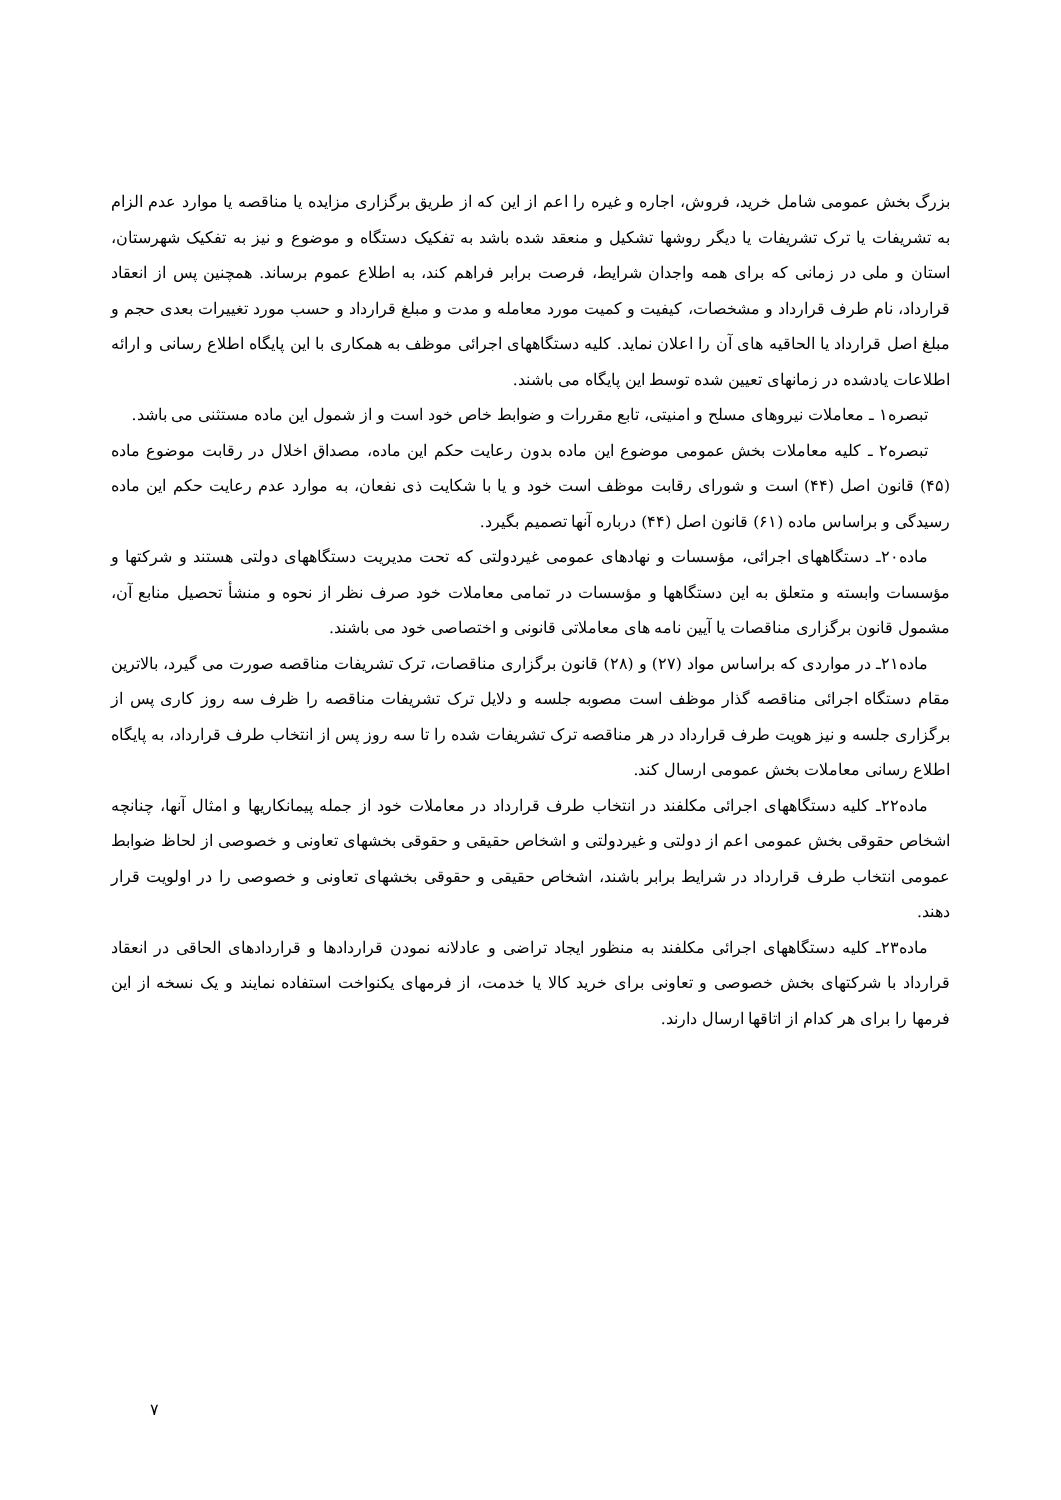بزرگ بخش عمومی شامل خرید، فروش، اجاره و غیره را اعم از این که از طریق برگزاری مزایده یا مناقصه یا موارد عدم الزام به تشریفات یا ترک تشریفات یا دیگر روشها تشکیل و منعقد شده باشد به تفکیک دستگاه و موضوع و نیز به تفکیک شهرستان، استان و ملی در زمانی که برای همه واجدان شرایط، فرصت برابر فراهم کند، به اطلاع عموم برساند. همچنین پس از انعقاد قرارداد، نام طرف قرارداد و مشخصات، کیفیت و کمیت مورد معامله و مدت و مبلغ قرارداد و حسب مورد تغییرات بعدی حجم و مبلغ اصل قرارداد یا الحاقیه های آن را اعلان نماید. کلیه دستگاههای اجرائی موظف به همکاری با این پایگاه اطلاع رسانی و ارائه اطلاعات یادشده در زمانهای تعیین شده توسط این پایگاه می باشند.
تبصره۱ ـ معاملات نیروهای مسلح و امنیتی، تابع مقررات و ضوابط خاص خود است و از شمول این ماده مستثنی می باشد.
تبصره۲ ـ کلیه معاملات بخش عمومی موضوع این ماده بدون رعایت حکم این ماده، مصداق اخلال در رقابت موضوع ماده (۴۵) قانون اصل (۴۴) است و شورای رقابت موظف است خود و یا با شکایت ذی نفعان، به موارد عدم رعایت حکم این ماده رسیدگی و براساس ماده (۶۱) قانون اصل (۴۴) درباره آنها تصمیم بگیرد.
ماده۲۰ـ دستگاههای اجرائی، مؤسسات و نهادهای عمومی غیردولتی که تحت مدیریت دستگاههای دولتی هستند و شرکتها و مؤسسات وابسته و متعلق به این دستگاهها و مؤسسات در تمامی معاملات خود صرف نظر از نحوه و منشأ تحصیل منابع آن، مشمول قانون برگزاری مناقصات یا آیین نامه های معاملاتی قانونی و اختصاصی خود می باشند.
ماده۲۱ـ در مواردی که براساس مواد (۲۷) و (۲۸) قانون برگزاری مناقصات، ترک تشریفات مناقصه صورت می گیرد، بالاترین مقام دستگاه اجرائی مناقصه گذار موظف است مصوبه جلسه و دلایل ترک تشریفات مناقصه را ظرف سه روز کاری پس از برگزاری جلسه و نیز هویت طرف قرارداد در هر مناقصه ترک تشریفات شده را تا سه روز پس از انتخاب طرف قرارداد، به پایگاه اطلاع رسانی معاملات بخش عمومی ارسال کند.
ماده۲۲ـ کلیه دستگاههای اجرائی مکلفند در انتخاب طرف قرارداد در معاملات خود از جمله پیمانکاریها و امثال آنها، چنانچه اشخاص حقوقی بخش عمومی اعم از دولتی و غیردولتی و اشخاص حقیقی و حقوقی بخشهای تعاونی و خصوصی از لحاظ ضوابط عمومی انتخاب طرف قرارداد در شرایط برابر باشند، اشخاص حقیقی و حقوقی بخشهای تعاونی و خصوصی را در اولویت قرار دهند.
ماده۲۳ـ کلیه دستگاههای اجرائی مکلفند به منظور ایجاد تراضی و عادلانه نمودن قراردادها و قراردادهای الحاقی در انعقاد قرارداد با شرکتهای بخش خصوصی و تعاونی برای خرید کالا یا خدمت، از فرمهای یکنواخت استفاده نمایند و یک نسخه از این فرمها را برای هر کدام از اتاقها ارسال دارند.
۷